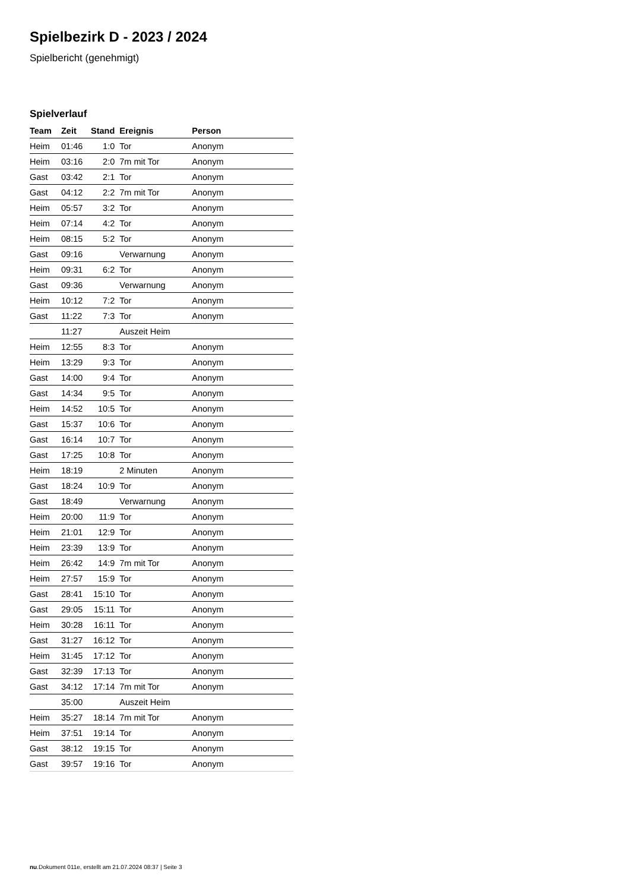Spielbezirk D - 2023 / 2024
Spielbericht (genehmigt)
Spielverlauf
| Team | Zeit | Stand | Ereignis | Person |
| --- | --- | --- | --- | --- |
| Heim | 01:46 | 1:0 | Tor | Anonym |
| Heim | 03:16 | 2:0 | 7m mit Tor | Anonym |
| Gast | 03:42 | 2:1 | Tor | Anonym |
| Gast | 04:12 | 2:2 | 7m mit Tor | Anonym |
| Heim | 05:57 | 3:2 | Tor | Anonym |
| Heim | 07:14 | 4:2 | Tor | Anonym |
| Heim | 08:15 | 5:2 | Tor | Anonym |
| Gast | 09:16 | | Verwarnung | Anonym |
| Heim | 09:31 | 6:2 | Tor | Anonym |
| Gast | 09:36 | | Verwarnung | Anonym |
| Heim | 10:12 | 7:2 | Tor | Anonym |
| Gast | 11:22 | 7:3 | Tor | Anonym |
| | 11:27 | | Auszeit Heim | |
| Heim | 12:55 | 8:3 | Tor | Anonym |
| Heim | 13:29 | 9:3 | Tor | Anonym |
| Gast | 14:00 | 9:4 | Tor | Anonym |
| Gast | 14:34 | 9:5 | Tor | Anonym |
| Heim | 14:52 | 10:5 | Tor | Anonym |
| Gast | 15:37 | 10:6 | Tor | Anonym |
| Gast | 16:14 | 10:7 | Tor | Anonym |
| Gast | 17:25 | 10:8 | Tor | Anonym |
| Heim | 18:19 | | 2 Minuten | Anonym |
| Gast | 18:24 | 10:9 | Tor | Anonym |
| Gast | 18:49 | | Verwarnung | Anonym |
| Heim | 20:00 | 11:9 | Tor | Anonym |
| Heim | 21:01 | 12:9 | Tor | Anonym |
| Heim | 23:39 | 13:9 | Tor | Anonym |
| Heim | 26:42 | 14:9 | 7m mit Tor | Anonym |
| Heim | 27:57 | 15:9 | Tor | Anonym |
| Gast | 28:41 | 15:10 | Tor | Anonym |
| Gast | 29:05 | 15:11 | Tor | Anonym |
| Heim | 30:28 | 16:11 | Tor | Anonym |
| Gast | 31:27 | 16:12 | Tor | Anonym |
| Heim | 31:45 | 17:12 | Tor | Anonym |
| Gast | 32:39 | 17:13 | Tor | Anonym |
| Gast | 34:12 | 17:14 | 7m mit Tor | Anonym |
| | 35:00 | | Auszeit Heim | |
| Heim | 35:27 | 18:14 | 7m mit Tor | Anonym |
| Heim | 37:51 | 19:14 | Tor | Anonym |
| Gast | 38:12 | 19:15 | Tor | Anonym |
| Gast | 39:57 | 19:16 | Tor | Anonym |
nu.Dokument 011e, erstellt am 21.07.2024 08:37 | Seite 3